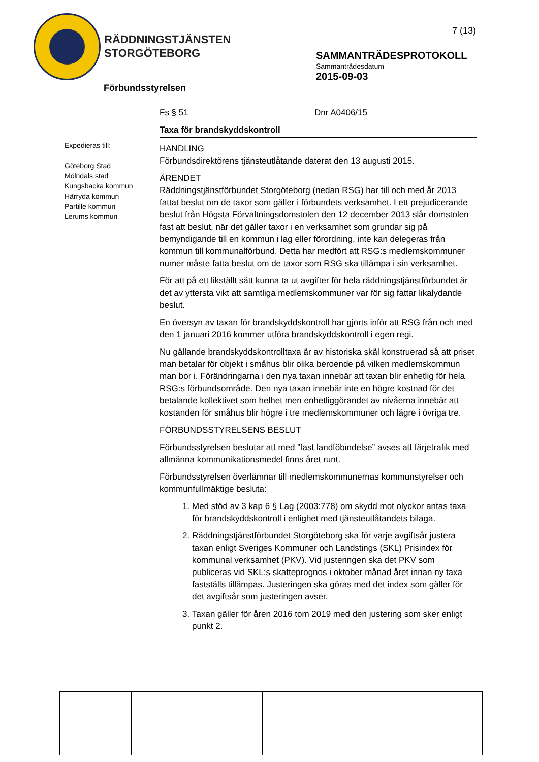RÄDDNINGSTJÄNSTEN
STORGÖTEBORG
7 (13)
SAMMANTRÄDESPROTOKOLL
Sammanträdesdatum
2015-09-03
Förbundsstyrelsen
Expedieras till:
Göteborg Stad
Mölndals stad
Kungsbacka kommun
Härryda kommun
Partille kommun
Lerums kommun
Fs § 51 Dnr A0406/15
Taxa för brandskyddskontroll
HANDLING
Förbundsdirektörens tjänsteutlåtande daterat den 13 augusti 2015.
ÄRENDET
Räddningstjänstförbundet Storgöteborg (nedan RSG) har till och med år 2013 fattat beslut om de taxor som gäller i förbundets verksamhet. I ett prejudicerande beslut från Högsta Förvaltningsdomstolen den 12 december 2013 slår domstolen fast att beslut, när det gäller taxor i en verksamhet som grundar sig på bemyndigande till en kommun i lag eller förordning, inte kan delegeras från kommun till kommunalförbund. Detta har medfört att RSG:s medlemskommuner numer måste fatta beslut om de taxor som RSG ska tillämpa i sin verksamhet.
För att på ett likställt sätt kunna ta ut avgifter för hela räddningstjänstförbundet är det av yttersta vikt att samtliga medlemskommuner var för sig fattar likalydande beslut.
En översyn av taxan för brandskyddskontroll har gjorts inför att RSG från och med den 1 januari 2016 kommer utföra brandskyddskontroll i egen regi.
Nu gällande brandskyddskontrolltaxa är av historiska skäl konstruerad så att priset man betalar för objekt i småhus blir olika beroende på vilken medlemskommun man bor i. Förändringarna i den nya taxan innebär att taxan blir enhetlig för hela RSG:s förbundsområde. Den nya taxan innebär inte en högre kostnad för det betalande kollektivet som helhet men enhetliggörandet av nivåerna innebär att kostanden för småhus blir högre i tre medlemskommuner och lägre i övriga tre.
FÖRBUNDSSTYRELSENS BESLUT
Förbundsstyrelsen beslutar att med ”fast landföbindelse” avses att färjetrafik med allmänna kommunikationsmedel finns året runt.
Förbundsstyrelsen överlämnar till medlemskommunernas kommunstyrelser och kommunfullmäktige besluta:
1. Med stöd av 3 kap 6 § Lag (2003:778) om skydd mot olyckor antas taxa för brandskyddskontroll i enlighet med tjänsteutlåtandets bilaga.
2. Räddningstjänstförbundet Storgöteborg ska för varje avgiftsår justera taxan enligt Sveriges Kommuner och Landstings (SKL) Prisindex för kommunal verksamhet (PKV). Vid justeringen ska det PKV som publiceras vid SKL:s skatteprognos i oktober månad året innan ny taxa fastställs tillämpas. Justeringen ska göras med det index som gäller för det avgiftsår som justeringen avser.
3. Taxan gäller för åren 2016 tom 2019 med den justering som sker enligt punkt 2.